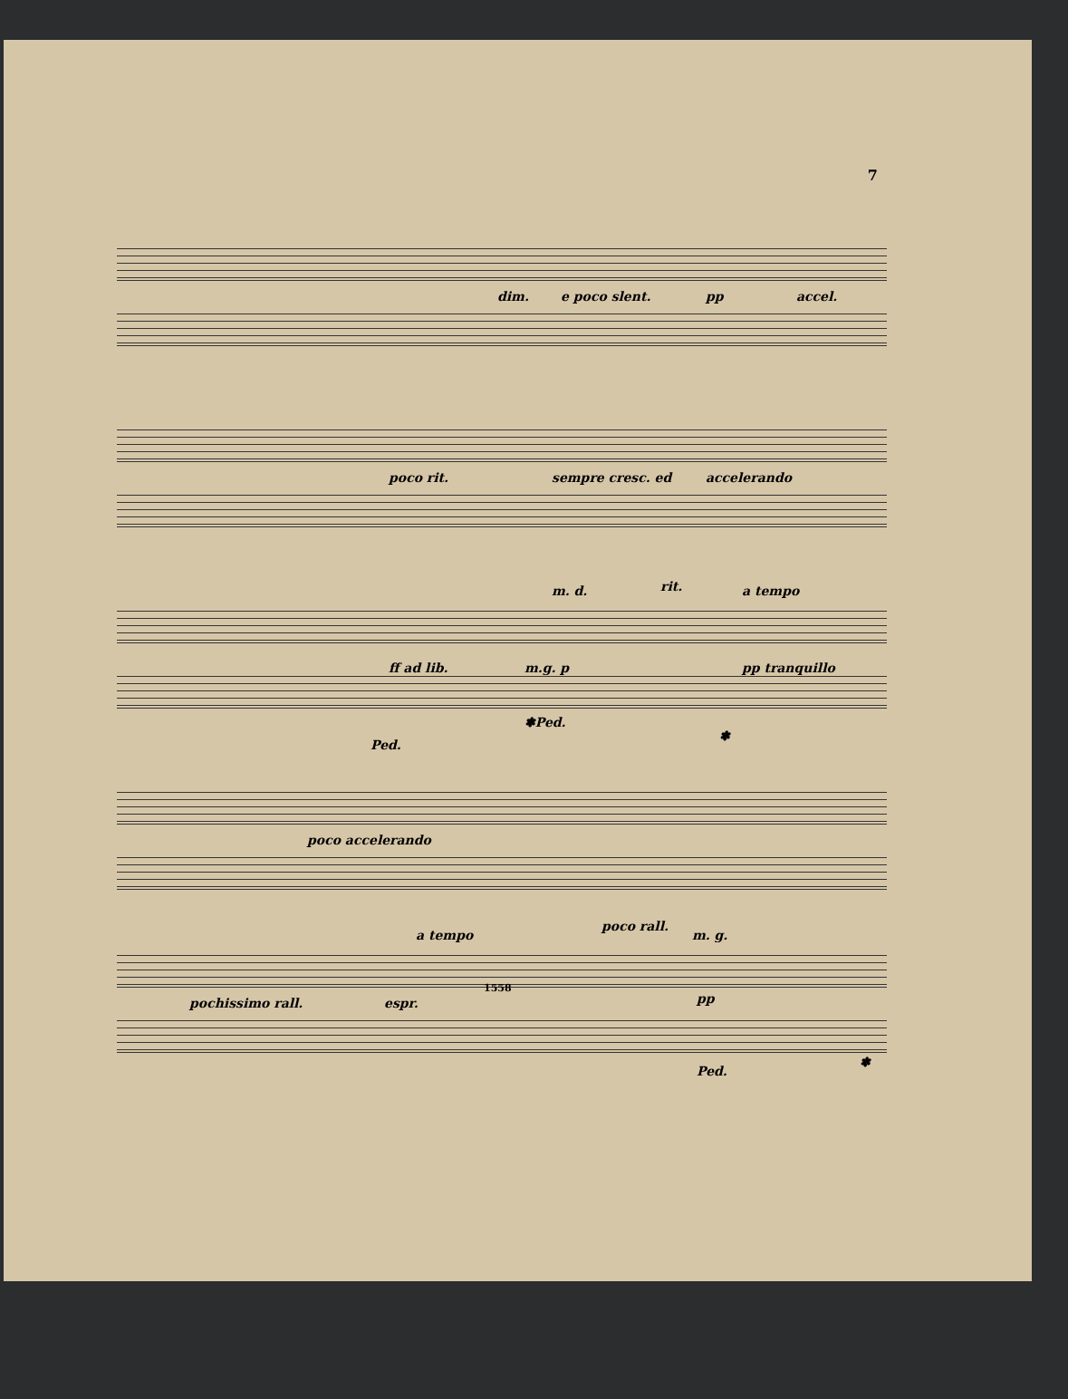7
dim. e poco slent. pp accel.
poco rit. sempre cresc. ed accelerando
m. d. rit. a tempo
ff ad lib. m.g. p pp tranquillo
✽Ped.
Ped.
✽
poco accelerando
a tempo
poco rall.
m. g.
pochissimo rall. espr. pp
Ped.
✽
1558